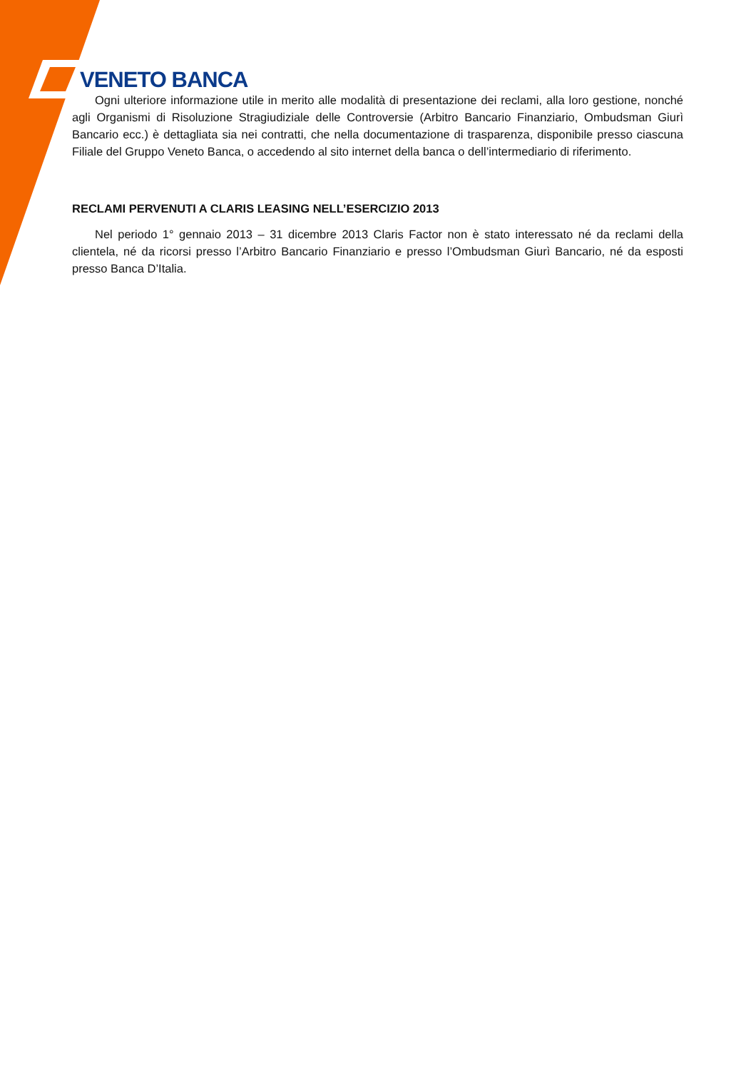VENETO BANCA
Ogni ulteriore informazione utile in merito alle modalità di presentazione dei reclami, alla loro gestione, nonché agli Organismi di Risoluzione Stragiudiziale delle Controversie (Arbitro Bancario Finanziario, Ombudsman Giurì Bancario ecc.) è dettagliata sia nei contratti, che nella documentazione di trasparenza, disponibile presso ciascuna Filiale del Gruppo Veneto Banca, o accedendo al sito internet della banca o dell’intermediario di riferimento.
RECLAMI PERVENUTI A CLARIS LEASING NELL’ESERCIZIO 2013
Nel periodo 1° gennaio 2013 – 31 dicembre 2013 Claris Factor non è stato interessato né da reclami della clientela, né da ricorsi presso l’Arbitro Bancario Finanziario e presso l’Ombudsman Giurì Bancario, né da esposti presso Banca D’Italia.